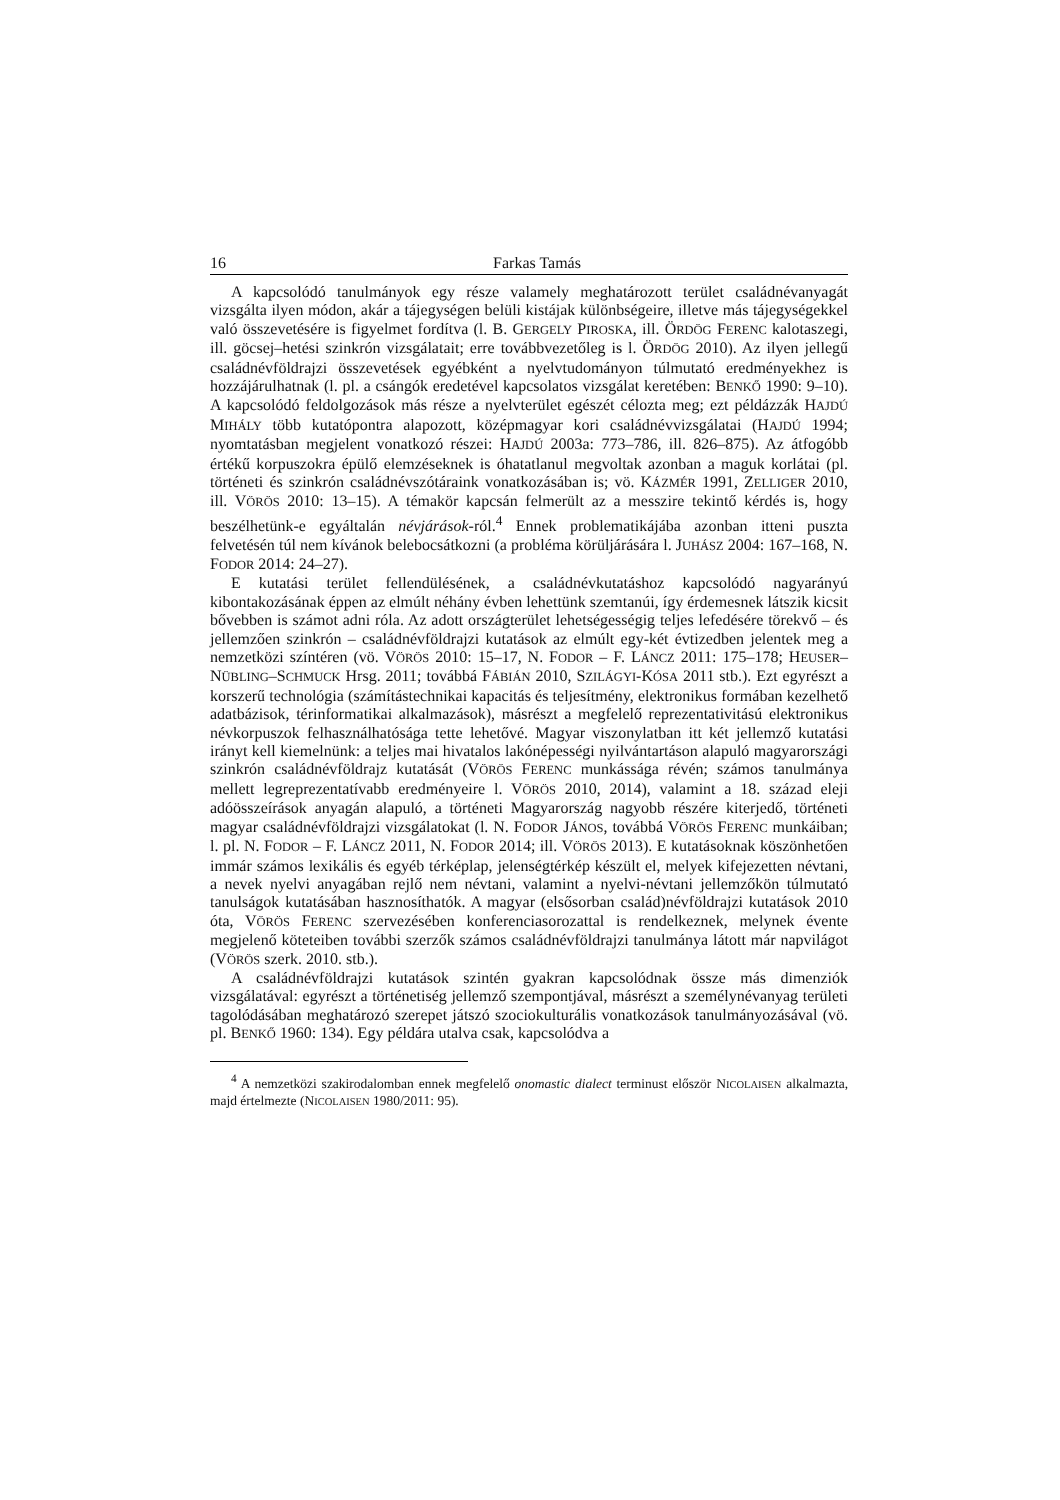16 Farkas Tamás
A kapcsolódó tanulmányok egy része valamely meghatározott terület családnévanyagát vizsgálta ilyen módon, akár a tájegységen belüli kistájak különbségeire, illetve más tájegységekkel való összevetésére is figyelmet fordítva (l. B. GERGELY PIROSKA, ill. ÖRDÖG FERENC kalotaszegi, ill. göcsej–hetési szinkrón vizsgálatait; erre továbbvezetőleg is l. ÖRDÖG 2010). Az ilyen jellegű családnévföldrajzi összevetések egyébként a nyelvtudományon túlmutató eredményekhez is hozzájárulhatnak (l. pl. a csángók eredetével kapcsolatos vizsgálat keretében: BENKŐ 1990: 9–10). A kapcsolódó feldolgozások más része a nyelvterület egészét célozta meg; ezt példázzák HAJDÚ MIHÁLY több kutatópontra alapozott, középmagyar kori családnévvizsgálatai (HAJDÚ 1994; nyomtatásban megjelent vonatkozó részei: HAJDÚ 2003a: 773–786, ill. 826–875). Az átfogóbb értékű korpuszokra épülő elemzéseknek is óhatatlanul megvoltak azonban a maguk korlátai (pl. történeti és szinkrón családnévszótáraink vonatkozásában is; vö. KÁZMÉR 1991, ZELLIGER 2010, ill. VÖRÖS 2010: 13–15). A témakör kapcsán felmerült az a messzire tekintő kérdés is, hogy beszélhetünk-e egyáltalán névjárások-ról.<sup>4</sup> Ennek problematikájába azonban itteni puszta felvetésén túl nem kívánok belebocsátkozni (a probléma körüljárására l. JUHÁSZ 2004: 167–168, N. FODOR 2014: 24–27).
E kutatási terület fellendülésének, a családnévkutatáshoz kapcsolódó nagyarányú kibontakozásának éppen az elmúlt néhány évben lehettünk szemtanúi, így érdemesnek látszik kicsit bővebben is számot adni róla. Az adott országterület lehetségességig teljes lefedésére törekvő – és jellemzően szinkrón – családnévföldrajzi kutatások az elmúlt egy-két évtizedben jelentek meg a nemzetközi színtéren (vö. VÖRÖS 2010: 15–17, N. FODOR – F. LÁNCZ 2011: 175–178; HEUSER–NÜBLING–SCHMUCK Hrsg. 2011; továbbá FÁBIÁN 2010, SZILÁGYI-KÓSA 2011 stb.). Ezt egyrészt a korszerű technológia (számítástechnikai kapacitás és teljesítmény, elektronikus formában kezelhető adatbázisok, térinformatikai alkalmazások), másrészt a megfelelő reprezentativitású elektronikus névkorpuszok felhasználhatósága tette lehetővé. Magyar viszonylatban itt két jellemző kutatási irányt kell kiemelnünk: a teljes mai hivatalos lakónépességi nyilvántartáson alapuló magyarországi szinkrón családnévföldrajz kutatását (VÖRÖS FERENC munkássága révén; számos tanulmánya mellett legreprezentatívabb eredményeire l. VÖRÖS 2010, 2014), valamint a 18. század eleji adóösszeírások anyagán alapuló, a történeti Magyarország nagyobb részére kiterjedő, történeti magyar családnévföldrajzi vizsgálatokat (l. N. FODOR JÁNOS, továbbá VÖRÖS FERENC munkáiban; l. pl. N. FODOR – F. LÁNCZ 2011, N. FODOR 2014; ill. VÖRÖS 2013). E kutatásoknak köszönhetően immár számos lexikális és egyéb térképlap, jelenségtérkép készült el, melyek kifejezetten névtani, a nevek nyelvi anyagában rejlő nem névtani, valamint a nyelvi-névtani jellemzőkön túlmutató tanulságok kutatásában hasznosíthatók. A magyar (elsősorban család)névföldrajzi kutatások 2010 óta, VÖRÖS FERENC szervezésében konferenciasorozattal is rendelkeznek, melynek évente megjelenő köteteiben további szerzők számos családnévföldrajzi tanulmánya látott már napvilágot (VÖRÖS szerk. 2010. stb.).
A családnévföldrajzi kutatások szintén gyakran kapcsolódnak össze más dimenziók vizsgálatával: egyrészt a történetiség jellemző szempontjával, másrészt a személynévanyag területi tagolódásában meghatározó szerepet játszó szociokulturális vonatkozások tanulmányozásával (vö. pl. BENKŐ 1960: 134). Egy példára utalva csak, kapcsolódva a
<sup>4</sup> A nemzetközi szakirodalomban ennek megfelelő onomastic dialect terminust először NICOLAISEN alkalmazta, majd értelmezte (NICOLAISEN 1980/2011: 95).